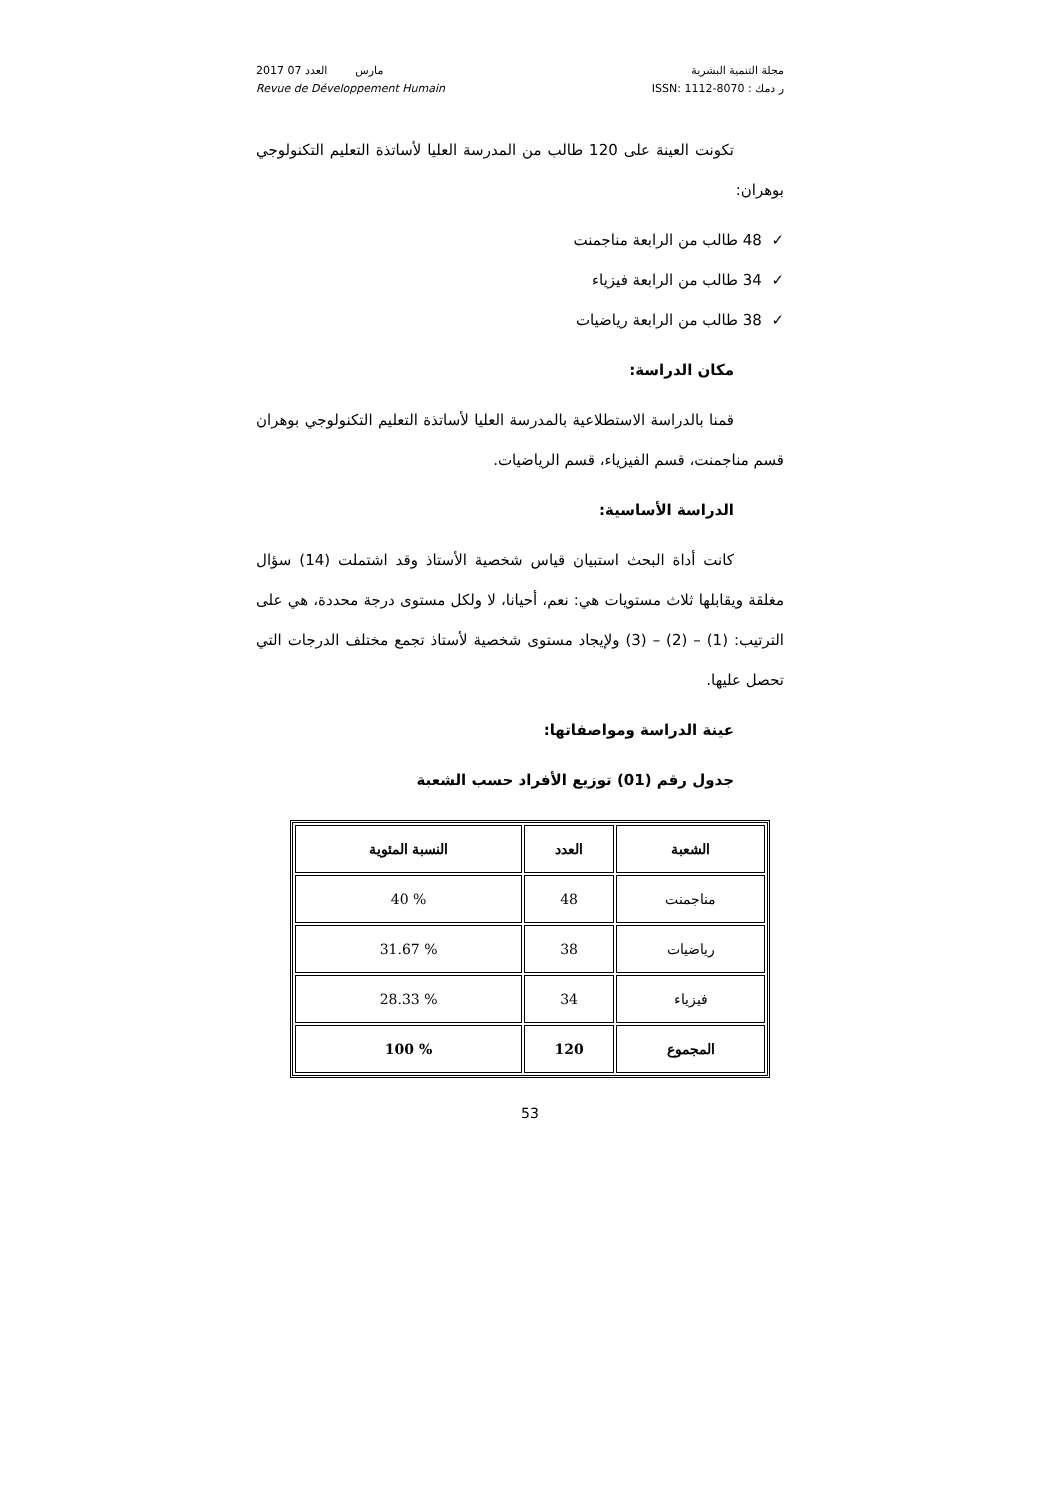مجلة التنمية البشرية
ر دمك : ISSN: 1112-8070
2017 مارس العدد 07
Revue de Développement Humain
تكونت العينة على 120 طالب من المدرسة العليا لأساتذة التعليم التكنولوجي بوهران:
✓ 48 طالب من الرابعة مناجمنت
✓ 34 طالب من الرابعة فيزياء
✓ 38 طالب من الرابعة رياضيات
مكان الدراسة:
قمنا بالدراسة الاستطلاعية بالمدرسة العليا لأساتذة التعليم التكنولوجي بوهران قسم مناجمنت، قسم الفيزياء، قسم الرياضيات.
الدراسة الأساسية:
كانت أداة البحث استبيان قياس شخصية الأستاذ وقد اشتملت (14) سؤال مغلقة ويقابلها ثلاث مستويات هي: نعم، أحيانا، لا ولكل مستوى درجة محددة، هي على الترتيب: (1) – (2) – (3) ولإيجاد مستوى شخصية لأستاذ تجمع مختلف الدرجات التي تحصل عليها.
عينة الدراسة ومواصفاتها:
جدول رقم (01) توزيع الأفراد حسب الشعبة
| الشعبة | العدد | النسبة المئوية |
| --- | --- | --- |
| مناجمنت | 48 | % 40 |
| رياضيات | 38 | % 31.67 |
| فيزياء | 34 | % 28.33 |
| المجموع | 120 | % 100 |
53